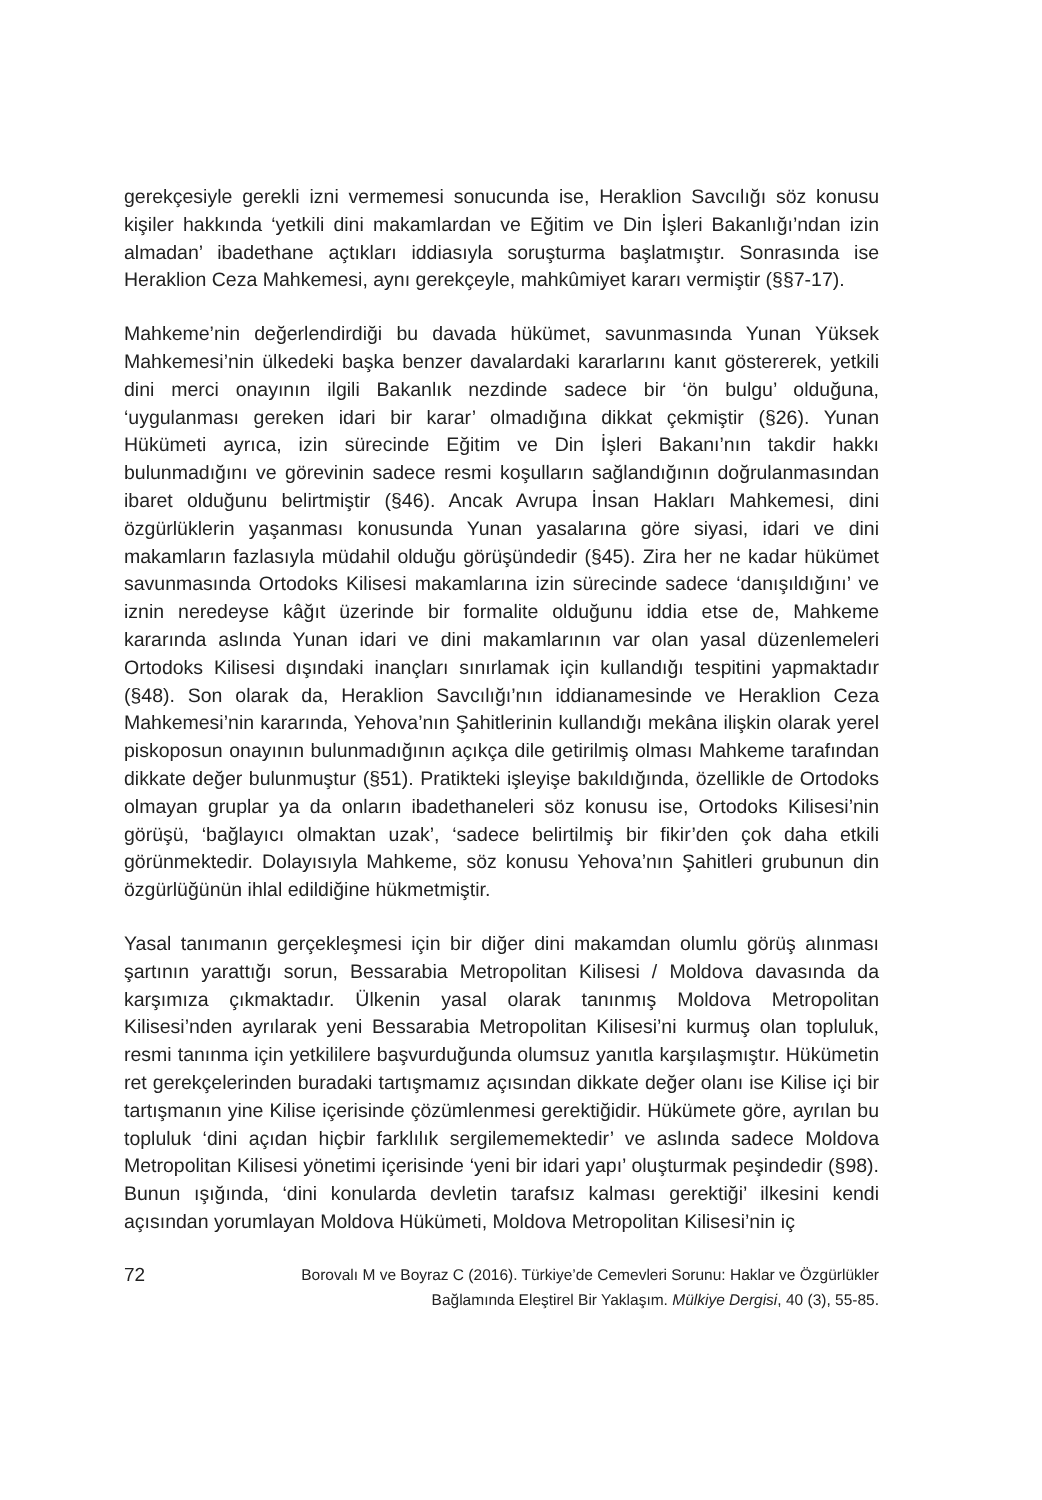gerekçesiyle gerekli izni vermemesi sonucunda ise, Heraklion Savcılığı söz konusu kişiler hakkında ‘yetkili dini makamlardan ve Eğitim ve Din İşleri Bakanlığı’ndan izin almadan’ ibadethane açtıkları iddiasıyla soruşturma başlatmıştır. Sonrasında ise Heraklion Ceza Mahkemesi, aynı gerekçeyle, mahkûmiyet kararı vermiştir (§§7-17).
Mahkeme’nin değerlendirdiği bu davada hükümet, savunmasında Yunan Yüksek Mahkemesi’nin ülkedeki başka benzer davalardaki kararlarını kanıt göstererek, yetkili dini merci onayının ilgili Bakanlık nezdinde sadece bir ‘ön bulgu’ olduğuna, ‘uygulanması gereken idari bir karar’ olmadığına dikkat çekmiştir (§26). Yunan Hükümeti ayrıca, izin sürecinde Eğitim ve Din İşleri Bakanı’nın takdir hakkı bulunmadığını ve görevinin sadece resmi koşulların sağlandığının doğrulanmasından ibaret olduğunu belirtmiştir (§46). Ancak Avrupa İnsan Hakları Mahkemesi, dini özgürlüklerin yaşanması konusunda Yunan yasalarına göre siyasi, idari ve dini makamların fazlasıyla müdahil olduğu görüşündedir (§45). Zira her ne kadar hükümet savunmasında Ortodoks Kilisesi makamlarına izin sürecinde sadece ‘danışıldığını’ ve iznin neredeyse kâğıt üzerinde bir formalite olduğunu iddia etse de, Mahkeme kararında aslında Yunan idari ve dini makamlarının var olan yasal düzenlemeleri Ortodoks Kilisesi dışındaki inançları sınırlamak için kullandığı tespitini yapmaktadır (§48). Son olarak da, Heraklion Savcılığı’nın iddianamesinde ve Heraklion Ceza Mahkemesi’nin kararında, Yehova’nın Şahitlerinin kullandığı mekâna ilişkin olarak yerel piskoposun onayının bulunmadığının açıkça dile getirilmiş olması Mahkeme tarafından dikkate değer bulunmuştur (§51). Pratikteki işleyişe bakıldığında, özellikle de Ortodoks olmayan gruplar ya da onların ibadethaneleri söz konusu ise, Ortodoks Kilisesi’nin görüşü, ‘bağlayıcı olmaktan uzak’, ‘sadece belirtilmiş bir fikir’den çok daha etkili görünmektedir. Dolayısıyla Mahkeme, söz konusu Yehova’nın Şahitleri grubunun din özgürlüğünün ihlal edildiğine hükmetmiştir.
Yasal tanımanın gerçekleşmesi için bir diğer dini makamdan olumlu görüş alınması şartının yarattığı sorun, Bessarabia Metropolitan Kilisesi / Moldova davasında da karşımıza çıkmaktadır. Ülkenin yasal olarak tanınmış Moldova Metropolitan Kilisesi’nden ayrılarak yeni Bessarabia Metropolitan Kilisesi’ni kurmuş olan topluluk, resmi tanınma için yetkililere başvurduğunda olumsuz yanıtla karşılaşmıştır. Hükümetin ret gerekçelerinden buradaki tartışmamız açısından dikkate değer olanı ise Kilise içi bir tartışmanın yine Kilise içerisinde çözümlenmesi gerektiğidir. Hükümete göre, ayrılan bu topluluk ‘dini açıdan hiçbir farklılık sergilememektedir’ ve aslında sadece Moldova Metropolitan Kilisesi yönetimi içerisinde ‘yeni bir idari yapı’ oluşturmak peşindedir (§98). Bunun ışığında, ‘dini konularda devletin tarafsız kalması gerektiği’ ilkesini kendi açısından yorumlayan Moldova Hükümeti, Moldova Metropolitan Kilisesi’nin iç
72 Borovalı M ve Boyraz C (2016). Türkiye’de Cemevleri Sorunu: Haklar ve Özgürlükler
Bağlamında Eleştirel Bir Yaklaşım. Mülkiye Dergisi, 40 (3), 55-85.